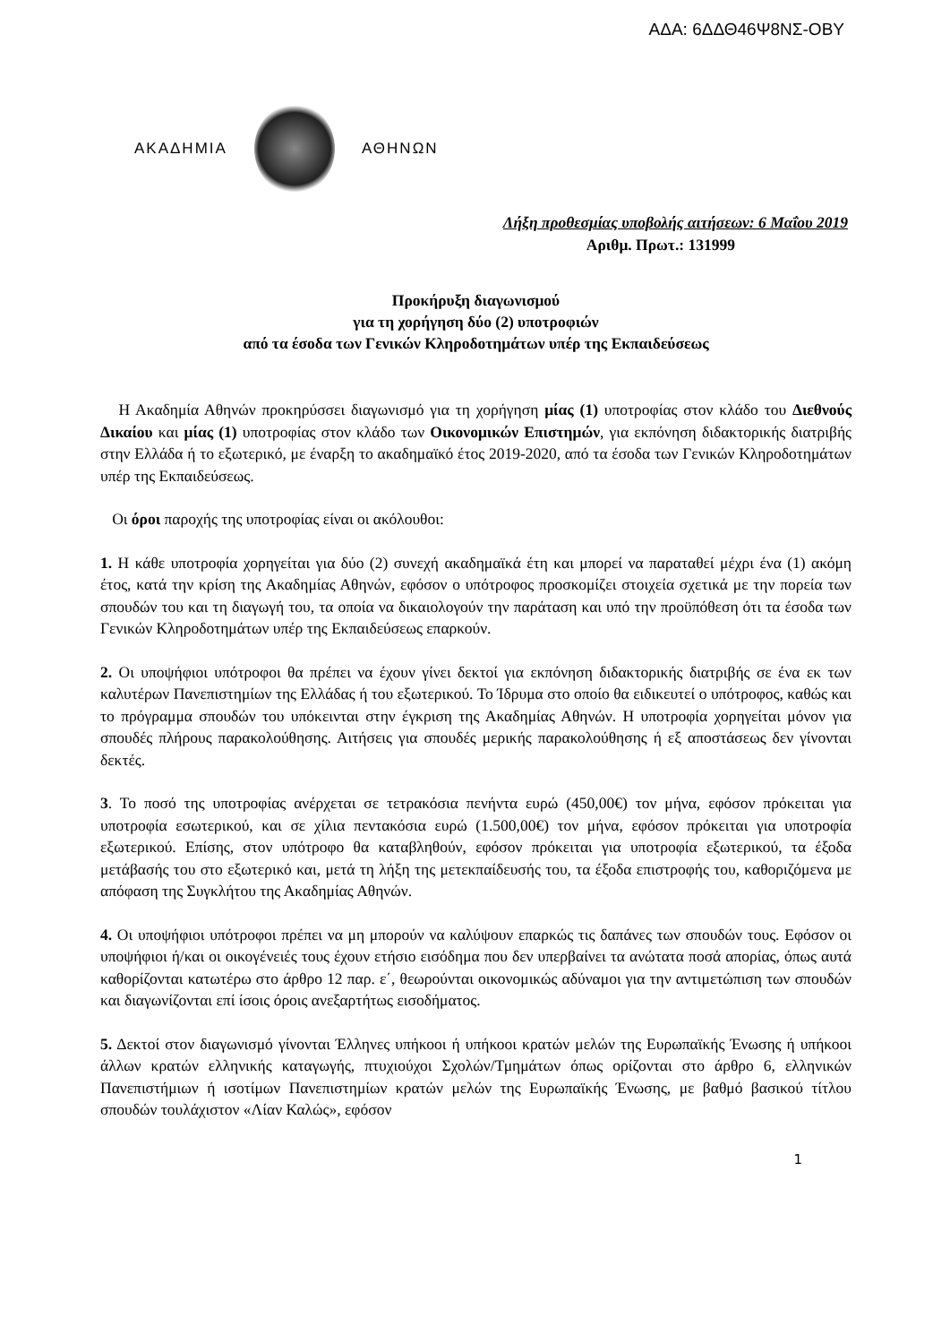ΑΔΑ: 6ΔΔΘ46Ψ8ΝΣ-ΟΒΥ
ΑΚΑΔΗΜΙΑ ΑΘΗΝΩΝ
Λήξη προθεσμίας υποβολής αιτήσεων: 6 Μαΐου 2019
Αριθμ. Πρωτ.: 131999
Προκήρυξη διαγωνισμού
για τη χορήγηση δύο (2) υποτροφιών
από τα έσοδα των Γενικών Κληροδοτημάτων υπέρ της Εκπαιδεύσεως
Η Ακαδημία Αθηνών προκηρύσσει διαγωνισμό για τη χορήγηση μίας (1) υποτροφίας στον κλάδο του Διεθνούς Δικαίου και μίας (1) υποτροφίας στον κλάδο των Οικονομικών Επιστημών, για εκπόνηση διδακτορικής διατριβής στην Ελλάδα ή το εξωτερικό, με έναρξη το ακαδημαϊκό έτος 2019-2020, από τα έσοδα των Γενικών Κληροδοτημάτων υπέρ της Εκπαιδεύσεως.
Οι όροι παροχής της υποτροφίας είναι οι ακόλουθοι:
1. Η κάθε υποτροφία χορηγείται για δύο (2) συνεχή ακαδημαϊκά έτη και μπορεί να παραταθεί μέχρι ένα (1) ακόμη έτος, κατά την κρίση της Ακαδημίας Αθηνών, εφόσον ο υπότροφος προσκομίζει στοιχεία σχετικά με την πορεία των σπουδών του και τη διαγωγή του, τα οποία να δικαιολογούν την παράταση και υπό την προϋπόθεση ότι τα έσοδα των Γενικών Κληροδοτημάτων υπέρ της Εκπαιδεύσεως επαρκούν.
2. Οι υποψήφιοι υπότροφοι θα πρέπει να έχουν γίνει δεκτοί για εκπόνηση διδακτορικής διατριβής σε ένα εκ των καλυτέρων Πανεπιστημίων της Ελλάδας ή του εξωτερικού. Το Ίδρυμα στο οποίο θα ειδικευτεί ο υπότροφος, καθώς και το πρόγραμμα σπουδών του υπόκεινται στην έγκριση της Ακαδημίας Αθηνών. Η υποτροφία χορηγείται μόνον για σπουδές πλήρους παρακολούθησης. Αιτήσεις για σπουδές μερικής παρακολούθησης ή εξ αποστάσεως δεν γίνονται δεκτές.
3. Το ποσό της υποτροφίας ανέρχεται σε τετρακόσια πενήντα ευρώ (450,00€) τον μήνα, εφόσον πρόκειται για υποτροφία εσωτερικού, και σε χίλια πεντακόσια ευρώ (1.500,00€) τον μήνα, εφόσον πρόκειται για υποτροφία εξωτερικού. Επίσης, στον υπότροφο θα καταβληθούν, εφόσον πρόκειται για υποτροφία εξωτερικού, τα έξοδα μετάβασής του στο εξωτερικό και, μετά τη λήξη της μετεκπαίδευσής του, τα έξοδα επιστροφής του, καθοριζόμενα με απόφαση της Συγκλήτου της Ακαδημίας Αθηνών.
4. Οι υποψήφιοι υπότροφοι πρέπει να μη μπορούν να καλύψουν επαρκώς τις δαπάνες των σπουδών τους. Εφόσον οι υποψήφιοι ή/και οι οικογένειές τους έχουν ετήσιο εισόδημα που δεν υπερβαίνει τα ανώτατα ποσά απορίας, όπως αυτά καθορίζονται κατωτέρω στο άρθρο 12 παρ. ε΄, θεωρούνται οικονομικώς αδύναμοι για την αντιμετώπιση των σπουδών και διαγωνίζονται επί ίσοις όροις ανεξαρτήτως εισοδήματος.
5. Δεκτοί στον διαγωνισμό γίνονται Έλληνες υπήκοοι ή υπήκοοι κρατών μελών της Ευρωπαϊκής Ένωσης ή υπήκοοι άλλων κρατών ελληνικής καταγωγής, πτυχιούχοι Σχολών/Τμημάτων όπως ορίζονται στο άρθρο 6, ελληνικών Πανεπιστήμιων ή ισοτίμων Πανεπιστημίων κρατών μελών της Ευρωπαϊκής Ένωσης, με βαθμό βασικού τίτλου σπουδών τουλάχιστον «Λίαν Καλώς», εφόσον
1